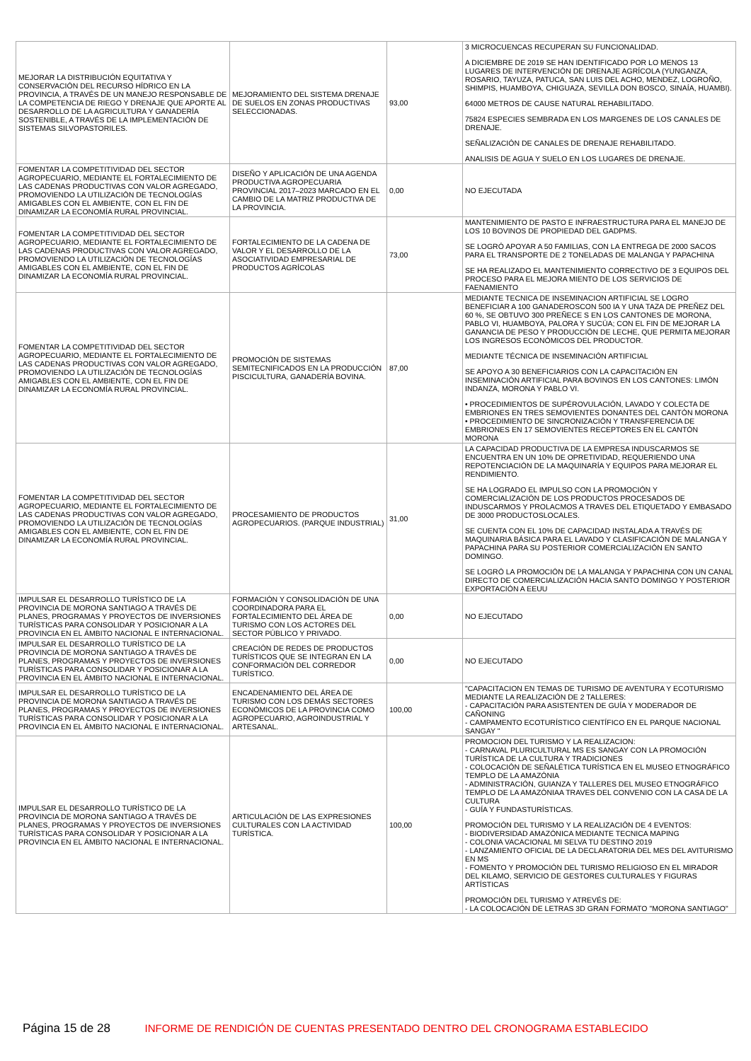| MEJORAR LA DISTRIBUCIÓN EQUITATIVA Y CONSERVACIÓN DEL RECURSO HÍDRICO EN LA PROVINCIA, A TRAVÉS DE UN MANEJO RESPONSABLE DE LA COMPETENCIA DE RIEGO Y DRENAJE QUE APORTE AL DESARROLLO DE LA AGRICULTURA Y GANADERÍA SOSTENIBLE, A TRAVÉS DE LA IMPLEMENTACIÓN DE SISTEMAS SILVOPASTORILES. | MEJORAMIENTO DEL SISTEMA DRENAJE DE SUELOS EN ZONAS PRODUCTIVAS SELECCIONADAS. | 93,00 | 3 MICROCUENCAS RECUPERAN SU FUNCIONALIDAD. A DICIEMBRE DE 2019 SE HAN IDENTIFICADO POR LO MENOS 13 LUGARES DE INTERVENCIÓN DE DRENAJE AGRÍCOLA (YUNGANZA, ROSARIO, TAYUZA, PATUCA, SAN LUIS DEL ACHO, MENDEZ, LOGROÑO, SHIMPIS, HUAMBOYA, CHIGUAZA, SEVILLA DON BOSCO, SINAÍA, HUAMBI). 64000 METROS DE CAUSE NATURAL REHABILITADO. 75824 ESPECIES SEMBRADA EN LOS MARGENES DE LOS CANALES DE DRENAJE. SEÑALIZACIÓN DE CANALES DE DRENAJE REHABILITADO. ANALISIS DE AGUA Y SUELO EN LOS LUGARES DE DRENAJE. |
| FOMENTAR LA COMPETITIVIDAD DEL SECTOR AGROPECUARIO, MEDIANTE EL FORTALECIMIENTO DE LAS CADENAS PRODUCTIVAS CON VALOR AGREGADO, PROMOVIENDO LA UTILIZACIÓN DE TECNOLOGÍAS AMIGABLES CON EL AMBIENTE, CON EL FIN DE DINAMIZAR LA ECONOMÍA RURAL PROVINCIAL. | DISEÑO Y APLICACIÓN DE UNA AGENDA PRODUCTIVA AGROPECUARIA PROVINCIAL 2017–2023 MARCADO EN EL CAMBIO DE LA MATRIZ PRODUCTIVA DE LA PROVINCIA. | 0,00 | NO EJECUTADA |
| FOMENTAR LA COMPETITIVIDAD DEL SECTOR AGROPECUARIO, MEDIANTE EL FORTALECIMIENTO DE LAS CADENAS PRODUCTIVAS CON VALOR AGREGADO, PROMOVIENDO LA UTILIZACIÓN DE TECNOLOGÍAS AMIGABLES CON EL AMBIENTE, CON EL FIN DE DINAMIZAR LA ECONOMÍA RURAL PROVINCIAL. | FORTALECIMIENTO DE LA CADENA DE VALOR Y EL DESARROLLO DE LA ASOCIATIVIDAD EMPRESARIAL DE PRODUCTOS AGRÍCOLAS | 73,00 | MANTENIMIENTO DE PASTO E INFRAESTRUCTURA PARA EL MANEJO DE LOS 10 BOVINOS DE PROPIEDAD DEL GADPMS. SE LOGRÓ APOYAR A 50 FAMILIAS, CON LA ENTREGA DE 2000 SACOS PARA EL TRANSPORTE DE 2 TONELADAS DE MALANGA Y PAPACHINA SE HA REALIZADO EL MANTENIMIENTO CORRECTIVO DE 3 EQUIPOS DEL PROCESO PARA EL MEJORA MIENTO DE LOS SERVICIOS DE FAENAMIENTO |
| FOMENTAR LA COMPETITIVIDAD DEL SECTOR AGROPECUARIO, MEDIANTE EL FORTALECIMIENTO DE LAS CADENAS PRODUCTIVAS CON VALOR AGREGADO, PROMOVIENDO LA UTILIZACIÓN DE TECNOLOGÍAS AMIGABLES CON EL AMBIENTE, CON EL FIN DE DINAMIZAR LA ECONOMÍA RURAL PROVINCIAL. | PROMOCIÓN DE SISTEMAS SEMITECNIFICADOS EN LA PRODUCCIÓN PISCICULTURA, GANADERÍA BOVINA. | 87,00 | MEDIANTE TECNICA DE INSEMINACION ARTIFICIAL SE LOGRO BENEFICIAR A 100 GANADEROSCON 500 IA Y UNA TAZA DE PREÑEZ DEL 60 %, SE OBTUVO 300 PREÑECE S EN LOS CANTONES DE MORONA, PABLO VI, HUAMBOYA, PALORA Y SUCÚA; CON EL FIN DE MEJORAR LA GANANCIA DE PESO Y PRODUCCIÓN DE LECHE, QUE PERMITA MEJORAR LOS INGRESOS ECONÓMICOS DEL PRODUCTOR. MEDIANTE TÉCNICA DE INSEMINACIÓN ARTIFICIAL SE APOYO A 30 BENEFICIARIOS CON LA CAPACITACIÓN EN INSEMINACIÓN ARTIFICIAL PARA BOVINOS EN LOS CANTONES: LIMÓN INDANZA, MORONA Y PABLO VI. • PROCEDIMIENTOS DE SUPÉROVULACIÓN, LAVADO Y COLECTA DE EMBRIONES EN TRES SEMOVIENTES DONANTES DEL CANTÓN MORONA • PROCEDIMIENTO DE SINCRONIZACIÓN Y TRANSFERENCIA DE EMBRIONES EN 17 SEMOVIENTES RECEPTORES EN EL CANTÓN MORONA |
| FOMENTAR LA COMPETITIVIDAD DEL SECTOR AGROPECUARIO, MEDIANTE EL FORTALECIMIENTO DE LAS CADENAS PRODUCTIVAS CON VALOR AGREGADO, PROMOVIENDO LA UTILIZACIÓN DE TECNOLOGÍAS AMIGABLES CON EL AMBIENTE, CON EL FIN DE DINAMIZAR LA ECONOMÍA RURAL PROVINCIAL. | PROCESAMIENTO DE PRODUCTOS AGROPECUARIOS. (PARQUE INDUSTRIAL) | 31,00 | LA CAPACIDAD PRODUCTIVA DE LA EMPRESA INDUSCARMOS SE ENCUENTRA EN UN 10% DE OPRETIVIDAD, REQUERIENDO UNA REPOTENCIACIÓN DE LA MAQUINARÍA Y EQUIPOS PARA MEJORAR EL RENDIMIENTO. SE HA LOGRADO EL IMPULSO CON LA PROMOCIÓN Y COMERCIALIZACIÓN DE LOS PRODUCTOS PROCESADOS DE INDUSCARMOS Y PROLACMOS A TRAVES DEL ETIQUETADO Y EMBASADO DE 3000 PRODUCTOSLOCALES. SE CUENTA CON EL 10% DE CAPACIDAD INSTALADA A TRAVÉS DE MAQUINARIA BÁSICA PARA EL LAVADO Y CLASIFICACIÓN DE MALANGA Y PAPACHINA PARA SU POSTERIOR COMERCIALIZACIÓN EN SANTO DOMINGO. SE LOGRÓ LA PROMOCIÓN DE LA MALANGA Y PAPACHINA CON UN CANAL DIRECTO DE COMERCIALIZACIÓN HACIA SANTO DOMINGO Y POSTERIOR EXPORTACIÓN A EEUU |
| IMPULSAR EL DESARROLLO TURÍSTICO DE LA PROVINCIA DE MORONA SANTIAGO A TRAVÉS DE PLANES, PROGRAMAS Y PROYECTOS DE INVERSIONES TURÍSTICAS PARA CONSOLIDAR Y POSICIONAR A LA PROVINCIA EN EL ÁMBITO NACIONAL E INTERNACIONAL. | FORMACIÓN Y CONSOLIDACIÓN DE UNA COORDINADORA PARA EL FORTALECIMIENTO DEL ÁREA DE TURISMO CON LOS ACTORES DEL SECTOR PÚBLICO Y PRIVADO. | 0,00 | NO EJECUTADO |
| IMPULSAR EL DESARROLLO TURÍSTICO DE LA PROVINCIA DE MORONA SANTIAGO A TRAVÉS DE PLANES, PROGRAMAS Y PROYECTOS DE INVERSIONES TURÍSTICAS PARA CONSOLIDAR Y POSICIONAR A LA PROVINCIA EN EL ÁMBITO NACIONAL E INTERNACIONAL. | CREACIÓN DE REDES DE PRODUCTOS TURÍSTICOS QUE SE INTEGRAN EN LA CONFORMACIÓN DEL CORREDOR TURÍSTICO. | 0,00 | NO EJECUTADO |
| IMPULSAR EL DESARROLLO TURÍSTICO DE LA PROVINCIA DE MORONA SANTIAGO A TRAVÉS DE PLANES, PROGRAMAS Y PROYECTOS DE INVERSIONES TURÍSTICAS PARA CONSOLIDAR Y POSICIONAR A LA PROVINCIA EN EL ÁMBITO NACIONAL E INTERNACIONAL. | ENCADENAMIENTO DEL ÁREA DE TURISMO CON LOS DEMÁS SECTORES ECONÓMICOS DE LA PROVINCIA COMO AGROPECUARIO, AGROINDUSTRIAL Y ARTESANAL. | 100,00 | "CAPACITACION EN TEMAS DE TURISMO DE AVENTURA Y ECOTURISMO MEDIANTE LA REALIZACIÓN DE 2 TALLERES: - CAPACITACIÓN PARA ASISTENTEN DE GUÍA Y MODERADOR DE CAÑONING - CAMPAMENTO ECOTURÍSTICO CIENTÍFICO EN EL PARQUE NACIONAL SANGAY " |
| IMPULSAR EL DESARROLLO TURÍSTICO DE LA PROVINCIA DE MORONA SANTIAGO A TRAVÉS DE PLANES, PROGRAMAS Y PROYECTOS DE INVERSIONES TURÍSTICAS PARA CONSOLIDAR Y POSICIONAR A LA PROVINCIA EN EL ÁMBITO NACIONAL E INTERNACIONAL. | ARTICULACIÓN DE LAS EXPRESIONES CULTURALES CON LA ACTIVIDAD TURÍSTICA. | 100,00 | PROMOCION DEL TURISMO Y LA REALIZACION: - CARNAVAL PLURICULTURAL MS ES SANGAY CON LA PROMOCIÓN TURÍSTICA DE LA CULTURA Y TRADICIONES - COLOCACIÓN DE SEÑALÉTICA TURÍSTICA EN EL MUSEO ETNOGRÁFICO TEMPLO DE LA AMAZÓNIA - ADMINISTRACIÓN, GUIANZA Y TALLERES DEL MUSEO ETNOGRÁFICO TEMPLO DE LA AMAZÓNIAA TRAVES DEL CONVENIO CON LA CASA DE LA CULTURA - GUÍA Y FUNDASTURÍSTICAS. PROMOCIÓN DEL TURISMO Y LA REALIZACIÓN DE 4 EVENTOS: - BIODIVERSIDAD AMAZÓNICA MEDIANTE TECNICA MAPING - COLONIA VACACIONAL MI SELVA TU DESTINO 2019 - LANZAMIENTO OFICIAL DE LA DECLARATORIA DEL MES DEL AVITURISMO EN MS - FOMENTO Y PROMOCIÓN DEL TURISMO RELIGIOSO EN EL MIRADOR DEL KILAMO, SERVICIO DE GESTORES CULTURALES Y FIGURAS ARTÍSTICAS PROMOCIÓN DEL TURISMO Y ATREVÉS DE: - LA COLOCACIÓN DE LETRAS 3D GRAN FORMATO "MORONA SANTIAGO" |
Página 15 de 28 INFORME DE RENDICIÓN DE CUENTAS PRESENTADO DENTRO DEL CRONOGRAMA ESTABLECIDO